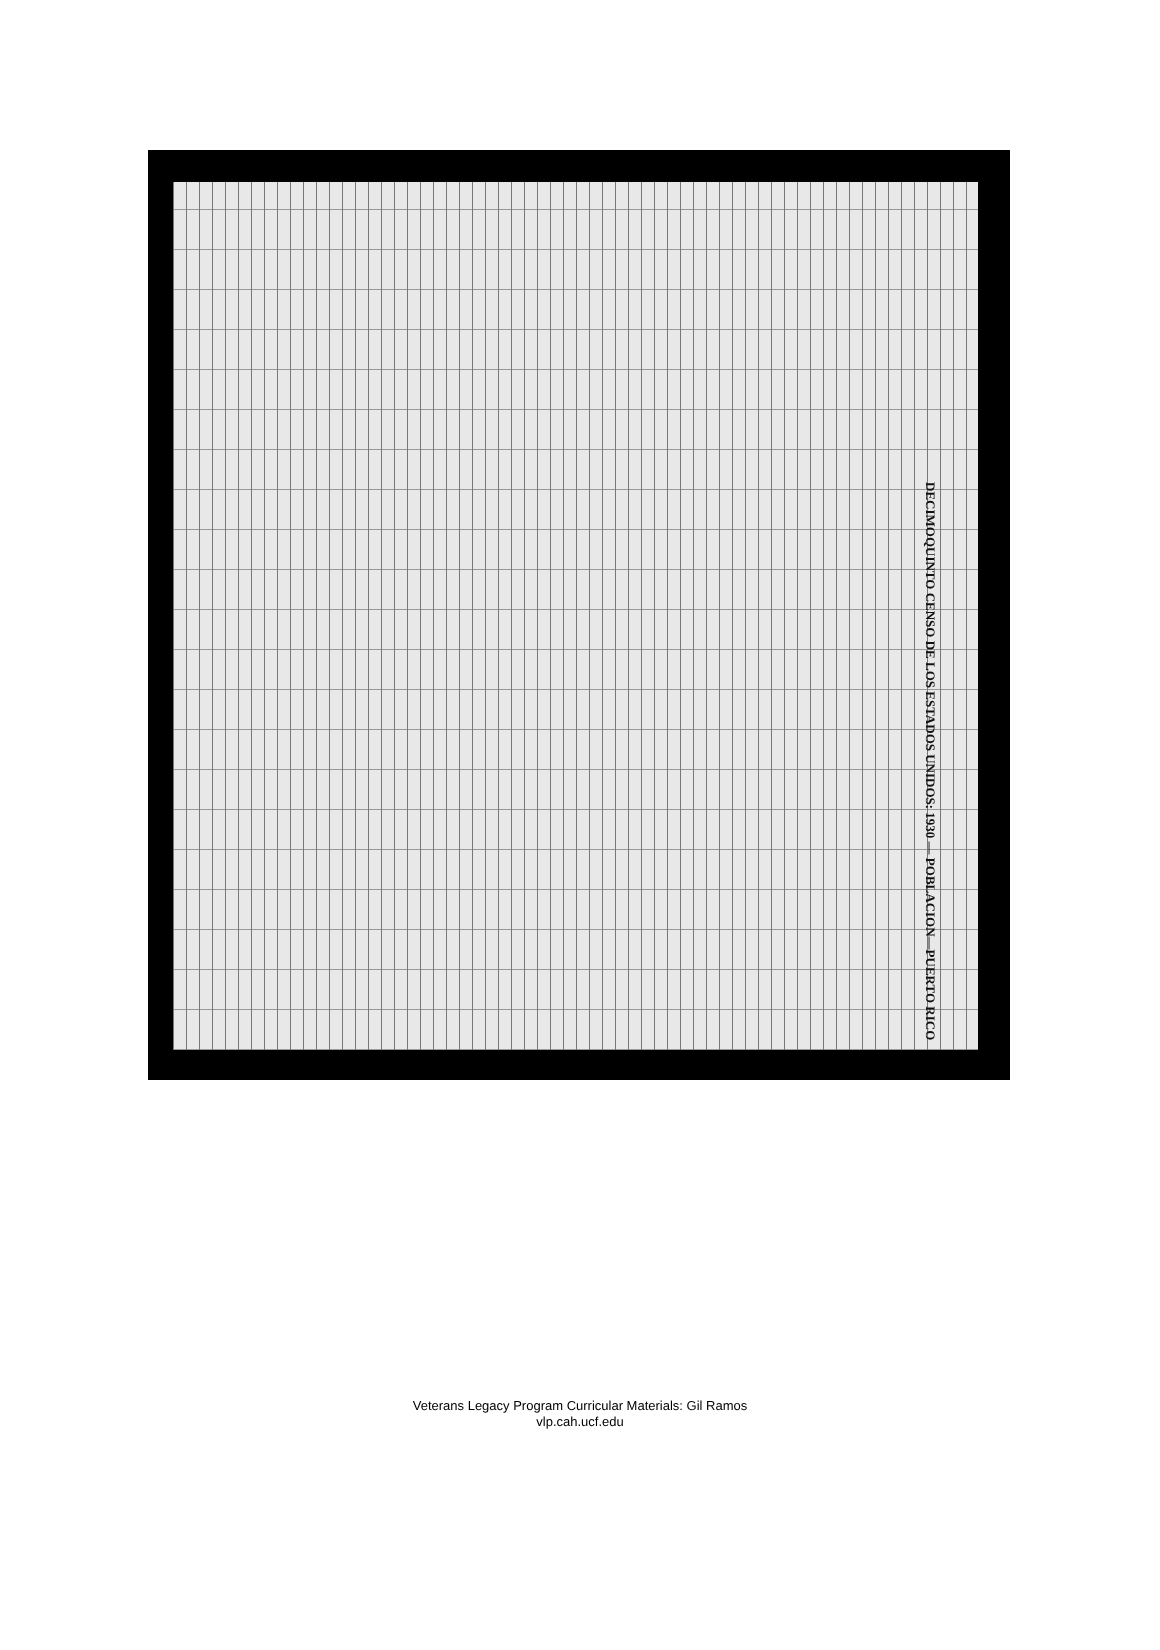DECIMOQUINTO CENSO DE LOS ESTADOS UNIDOS: 1930 — POBLACION—PUERTO RICO
Veterans Legacy Program Curricular Materials: Gil Ramos
vlp.cah.ucf.edu